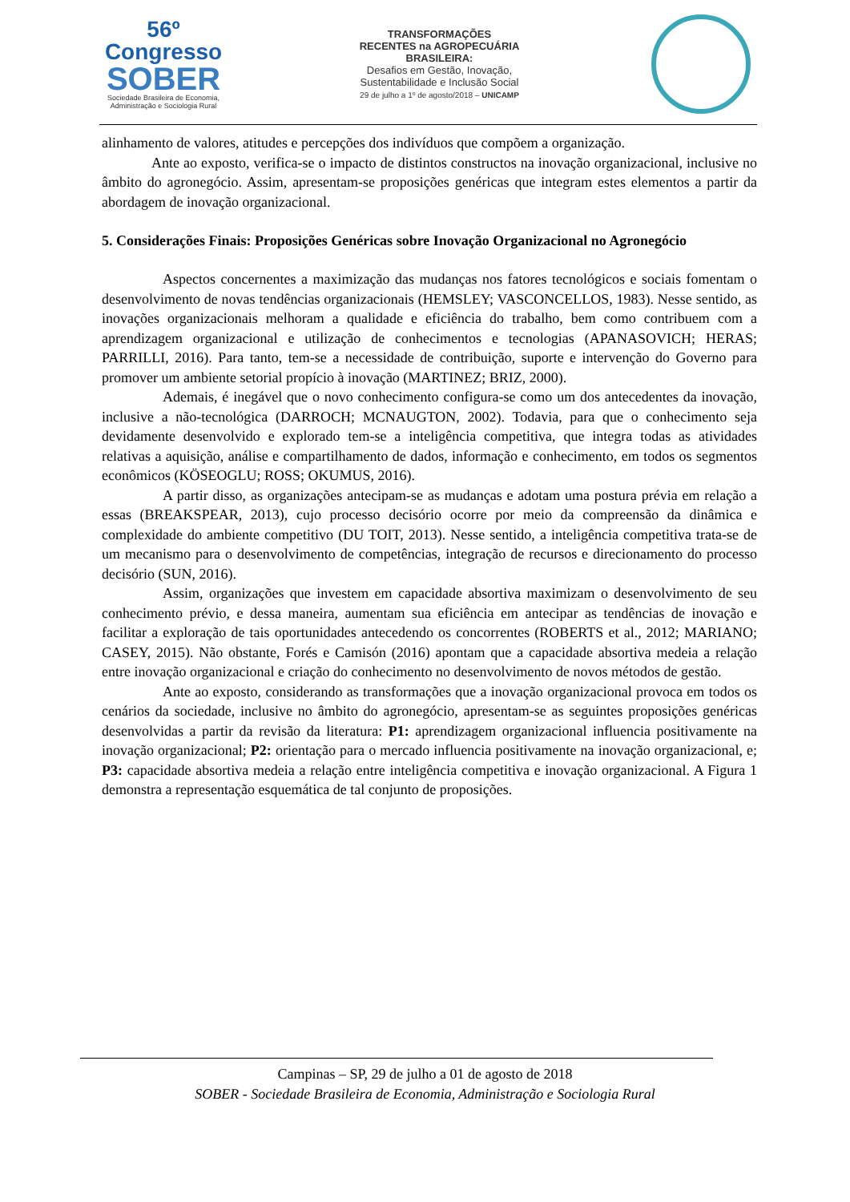56º Congresso
SOBER
Sociedade Brasileira de Economia,
Administração e Sociologia Rural
TRANSFORMAÇÕES
RECENTES na AGROPECUÁRIA
BRASILEIRA:
Desafios em Gestão, Inovação,
Sustentabilidade e Inclusão Social
29 de julho a 1º de agosto/2018 – UNICAMP
alinhamento de valores, atitudes e percepções dos indivíduos que compõem a organização.
Ante ao exposto, verifica-se o impacto de distintos constructos na inovação organizacional, inclusive no âmbito do agronegócio. Assim, apresentam-se proposições genéricas que integram estes elementos a partir da abordagem de inovação organizacional.
5. Considerações Finais: Proposições Genéricas sobre Inovação Organizacional no Agronegócio
Aspectos concernentes a maximização das mudanças nos fatores tecnológicos e sociais fomentam o desenvolvimento de novas tendências organizacionais (HEMSLEY; VASCONCELLOS, 1983). Nesse sentido, as inovações organizacionais melhoram a qualidade e eficiência do trabalho, bem como contribuem com a aprendizagem organizacional e utilização de conhecimentos e tecnologias (APANASOVICH; HERAS; PARRILLI, 2016). Para tanto, tem-se a necessidade de contribuição, suporte e intervenção do Governo para promover um ambiente setorial propício à inovação (MARTINEZ; BRIZ, 2000).
Ademais, é inegável que o novo conhecimento configura-se como um dos antecedentes da inovação, inclusive a não-tecnológica (DARROCH; MCNAUGTON, 2002). Todavia, para que o conhecimento seja devidamente desenvolvido e explorado tem-se a inteligência competitiva, que integra todas as atividades relativas a aquisição, análise e compartilhamento de dados, informação e conhecimento, em todos os segmentos econômicos (KÖSEOGLU; ROSS; OKUMUS, 2016).
A partir disso, as organizações antecipam-se as mudanças e adotam uma postura prévia em relação a essas (BREAKSPEAR, 2013), cujo processo decisório ocorre por meio da compreensão da dinâmica e complexidade do ambiente competitivo (DU TOIT, 2013). Nesse sentido, a inteligência competitiva trata-se de um mecanismo para o desenvolvimento de competências, integração de recursos e direcionamento do processo decisório (SUN, 2016).
Assim, organizações que investem em capacidade absortiva maximizam o desenvolvimento de seu conhecimento prévio, e dessa maneira, aumentam sua eficiência em antecipar as tendências de inovação e facilitar a exploração de tais oportunidades antecedendo os concorrentes (ROBERTS et al., 2012; MARIANO; CASEY, 2015). Não obstante, Forés e Camisón (2016) apontam que a capacidade absortiva medeia a relação entre inovação organizacional e criação do conhecimento no desenvolvimento de novos métodos de gestão.
Ante ao exposto, considerando as transformações que a inovação organizacional provoca em todos os cenários da sociedade, inclusive no âmbito do agronegócio, apresentam-se as seguintes proposições genéricas desenvolvidas a partir da revisão da literatura: P1: aprendizagem organizacional influencia positivamente na inovação organizacional; P2: orientação para o mercado influencia positivamente na inovação organizacional, e; P3: capacidade absortiva medeia a relação entre inteligência competitiva e inovação organizacional. A Figura 1 demonstra a representação esquemática de tal conjunto de proposições.
Campinas – SP, 29 de julho a 01 de agosto de 2018
SOBER - Sociedade Brasileira de Economia, Administração e Sociologia Rural